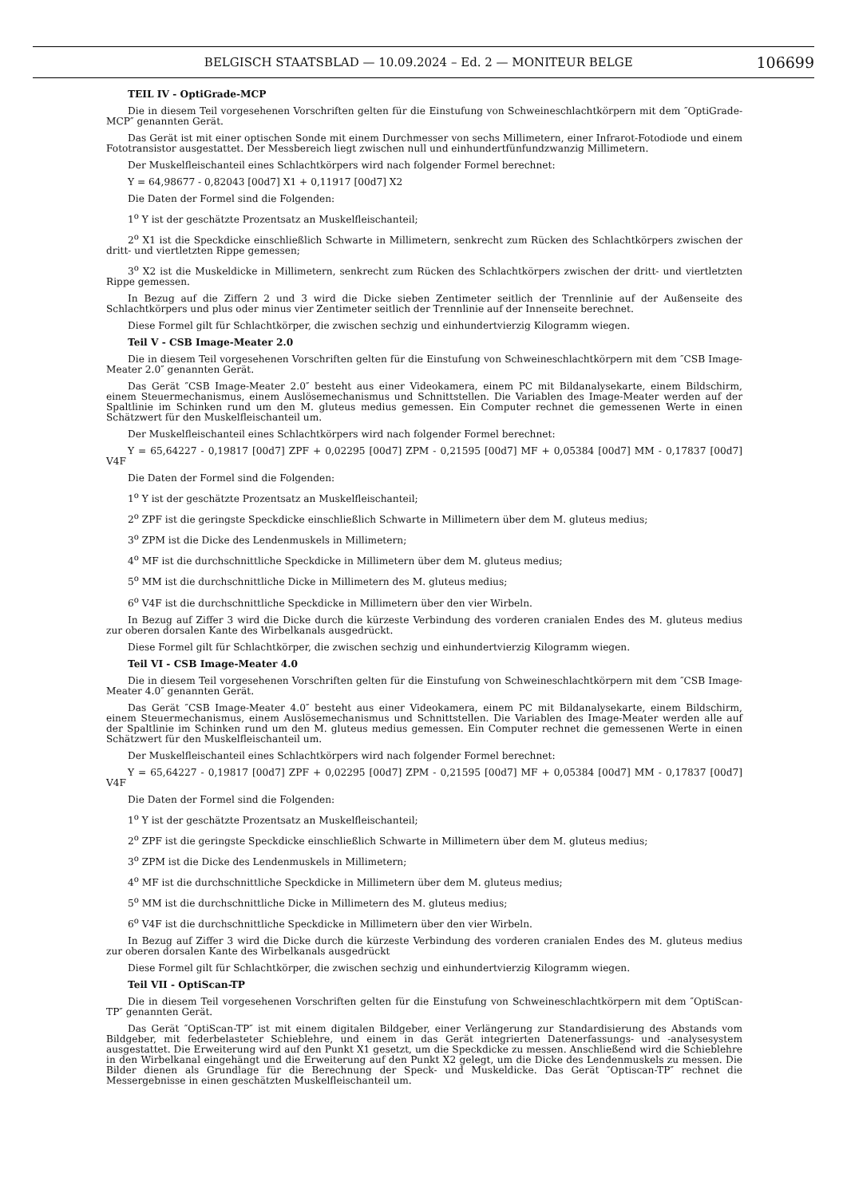BELGISCH STAATSBLAD — 10.09.2024 – Ed. 2 — MONITEUR BELGE 106699
TEIL IV - OptiGrade-MCP
Die in diesem Teil vorgesehenen Vorschriften gelten für die Einstufung von Schweineschlachtkörpern mit dem ″OptiGrade-MCP″ genannten Gerät.
Das Gerät ist mit einer optischen Sonde mit einem Durchmesser von sechs Millimetern, einer Infrarot-Fotodiode und einem Fototransistor ausgestattet. Der Messbereich liegt zwischen null und einhundertfünfundzwanzig Millimetern.
Der Muskelfleischanteil eines Schlachtkörpers wird nach folgender Formel berechnet:
Y = 64,98677 - 0,82043 [00d7] X1 + 0,11917 [00d7] X2
Die Daten der Formel sind die Folgenden:
1<sup>o</sup> Y ist der geschätzte Prozentsatz an Muskelfleischanteil;
2<sup>o</sup> X1 ist die Speckdicke einschließlich Schwarte in Millimetern, senkrecht zum Rücken des Schlachtkörpers zwischen der dritt- und viertletzten Rippe gemessen;
3<sup>o</sup> X2 ist die Muskeldicke in Millimetern, senkrecht zum Rücken des Schlachtkörpers zwischen der dritt- und viertletzten Rippe gemessen.
In Bezug auf die Ziffern 2 und 3 wird die Dicke sieben Zentimeter seitlich der Trennlinie auf der Außenseite des Schlachtkörpers und plus oder minus vier Zentimeter seitlich der Trennlinie auf der Innenseite berechnet.
Diese Formel gilt für Schlachtkörper, die zwischen sechzig und einhundertvierzig Kilogramm wiegen.
Teil V - CSB Image-Meater 2.0
Die in diesem Teil vorgesehenen Vorschriften gelten für die Einstufung von Schweineschlachtkörpern mit dem ″CSB Image-Meater 2.0″ genannten Gerät.
Das Gerät ″CSB Image-Meater 2.0″ besteht aus einer Videokamera, einem PC mit Bildanalysekarte, einem Bildschirm, einem Steuermechanismus, einem Auslösemechanismus und Schnittstellen. Die Variablen des Image-Meater werden auf der Spaltlinie im Schinken rund um den M. gluteus medius gemessen. Ein Computer rechnet die gemessenen Werte in einen Schätzwert für den Muskelfleischanteil um.
Der Muskelfleischanteil eines Schlachtkörpers wird nach folgender Formel berechnet:
Y = 65,64227 - 0,19817 [00d7] ZPF + 0,02295 [00d7] ZPM - 0,21595 [00d7] MF + 0,05384 [00d7] MM - 0,17837 [00d7] V4F
Die Daten der Formel sind die Folgenden:
1<sup>o</sup> Y ist der geschätzte Prozentsatz an Muskelfleischanteil;
2<sup>o</sup> ZPF ist die geringste Speckdicke einschließlich Schwarte in Millimetern über dem M. gluteus medius;
3<sup>o</sup> ZPM ist die Dicke des Lendenmuskels in Millimetern;
4<sup>o</sup> MF ist die durchschnittliche Speckdicke in Millimetern über dem M. gluteus medius;
5<sup>o</sup> MM ist die durchschnittliche Dicke in Millimetern des M. gluteus medius;
6<sup>o</sup> V4F ist die durchschnittliche Speckdicke in Millimetern über den vier Wirbeln.
In Bezug auf Ziffer 3 wird die Dicke durch die kürzeste Verbindung des vorderen cranialen Endes des M. gluteus medius zur oberen dorsalen Kante des Wirbelkanals ausgedrückt.
Diese Formel gilt für Schlachtkörper, die zwischen sechzig und einhundertvierzig Kilogramm wiegen.
Teil VI - CSB Image-Meater 4.0
Die in diesem Teil vorgesehenen Vorschriften gelten für die Einstufung von Schweineschlachtkörpern mit dem ″CSB Image-Meater 4.0″ genannten Gerät.
Das Gerät ″CSB Image-Meater 4.0″ besteht aus einer Videokamera, einem PC mit Bildanalysekarte, einem Bildschirm, einem Steuermechanismus, einem Auslösemechanismus und Schnittstellen. Die Variablen des Image-Meater werden alle auf der Spaltlinie im Schinken rund um den M. gluteus medius gemessen. Ein Computer rechnet die gemessenen Werte in einen Schätzwert für den Muskelfleischanteil um.
Der Muskelfleischanteil eines Schlachtkörpers wird nach folgender Formel berechnet:
Y = 65,64227 - 0,19817 [00d7] ZPF + 0,02295 [00d7] ZPM - 0,21595 [00d7] MF + 0,05384 [00d7] MM - 0,17837 [00d7] V4F
Die Daten der Formel sind die Folgenden:
1<sup>o</sup> Y ist der geschätzte Prozentsatz an Muskelfleischanteil;
2<sup>o</sup> ZPF ist die geringste Speckdicke einschließlich Schwarte in Millimetern über dem M. gluteus medius;
3<sup>o</sup> ZPM ist die Dicke des Lendenmuskels in Millimetern;
4<sup>o</sup> MF ist die durchschnittliche Speckdicke in Millimetern über dem M. gluteus medius;
5<sup>o</sup> MM ist die durchschnittliche Dicke in Millimetern des M. gluteus medius;
6<sup>o</sup> V4F ist die durchschnittliche Speckdicke in Millimetern über den vier Wirbeln.
In Bezug auf Ziffer 3 wird die Dicke durch die kürzeste Verbindung des vorderen cranialen Endes des M. gluteus medius zur oberen dorsalen Kante des Wirbelkanals ausgedrückt
Diese Formel gilt für Schlachtkörper, die zwischen sechzig und einhundertvierzig Kilogramm wiegen.
Teil VII - OptiScan-TP
Die in diesem Teil vorgesehenen Vorschriften gelten für die Einstufung von Schweineschlachtkörpern mit dem ″OptiScan-TP″ genannten Gerät.
Das Gerät ″OptiScan-TP″ ist mit einem digitalen Bildgeber, einer Verlängerung zur Standardisierung des Abstands vom Bildgeber, mit federbelasteter Schieblehre, und einem in das Gerät integrierten Datenerfassungs- und -analysesystem ausgestattet. Die Erweiterung wird auf den Punkt X1 gesetzt, um die Speckdicke zu messen. Anschließend wird die Schieblehre in den Wirbelkanal eingehängt und die Erweiterung auf den Punkt X2 gelegt, um die Dicke des Lendenmuskels zu messen. Die Bilder dienen als Grundlage für die Berechnung der Speck- und Muskeldicke. Das Gerät ″Optiscan-TP″ rechnet die Messergebnisse in einen geschätzten Muskelfleischanteil um.